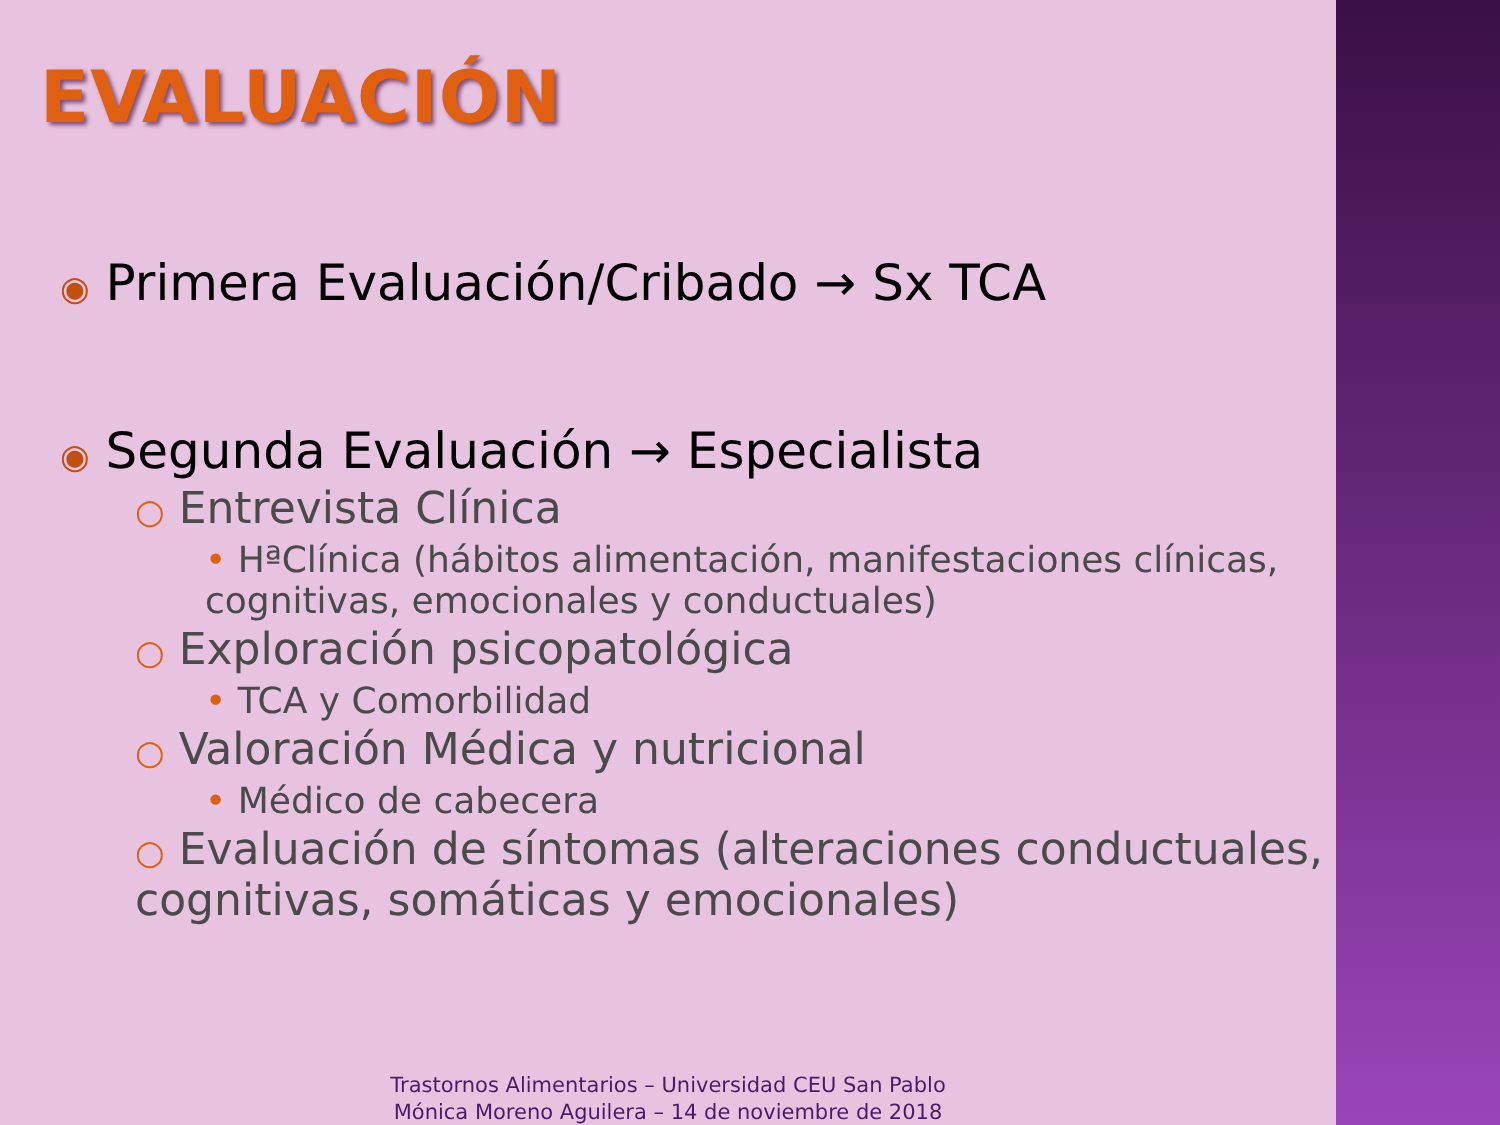EVALUACIÓN
◉ Primera Evaluación/Cribado → Sx TCA
◉ Segunda Evaluación → Especialista
○ Entrevista Clínica
• HªClínica (hábitos alimentación, manifestaciones clínicas, cognitivas, emocionales y conductuales)
○ Exploración psicopatológica
• TCA y Comorbilidad
○ Valoración Médica y nutricional
• Médico de cabecera
○ Evaluación de síntomas (alteraciones conductuales, cognitivas, somáticas y emocionales)
Trastornos Alimentarios – Universidad CEU San Pablo
Mónica Moreno Aguilera – 14 de noviembre de 2018